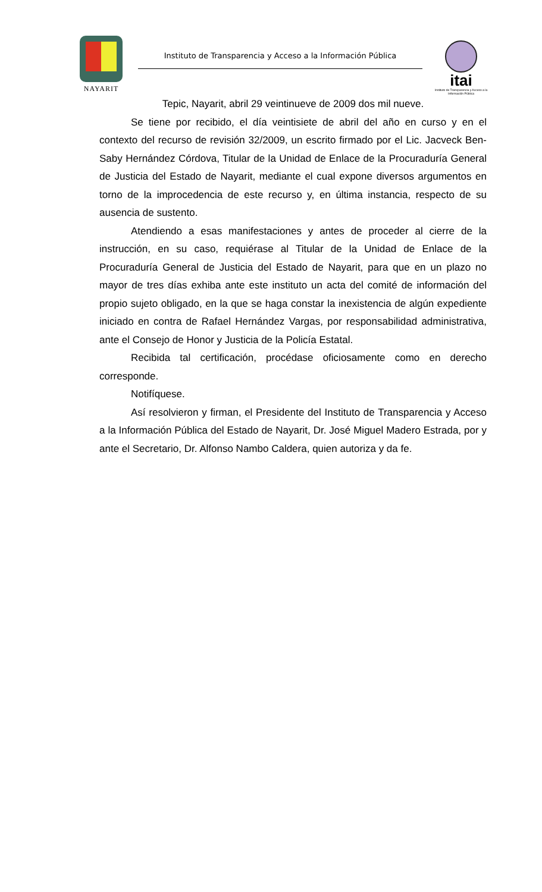NAYARIT
Instituto de Transparencia y Acceso a la Información Pública
itai
Instituto de Transparencia y Acceso a la Información Pública
Tepic, Nayarit, abril 29 veintinueve de 2009 dos mil nueve.
Se tiene por recibido, el día veintisiete de abril del año en curso y en el contexto del recurso de revisión 32/2009, un escrito firmado por el Lic. Jacveck Ben-Saby Hernández Córdova, Titular de la Unidad de Enlace de la Procuraduría General de Justicia del Estado de Nayarit, mediante el cual expone diversos argumentos en torno de la improcedencia de este recurso y, en última instancia, respecto de su ausencia de sustento.
Atendiendo a esas manifestaciones y antes de proceder al cierre de la instrucción, en su caso, requiérase al Titular de la Unidad de Enlace de la Procuraduría General de Justicia del Estado de Nayarit, para que en un plazo no mayor de tres días exhiba ante este instituto un acta del comité de información del propio sujeto obligado, en la que se haga constar la inexistencia de algún expediente iniciado en contra de Rafael Hernández Vargas, por responsabilidad administrativa, ante el Consejo de Honor y Justicia de la Policía Estatal.
Recibida tal certificación, procédase oficiosamente como en derecho corresponde.
Notifíquese.
Así resolvieron y firman, el Presidente del Instituto de Transparencia y Acceso a la Información Pública del Estado de Nayarit, Dr. José Miguel Madero Estrada, por y ante el Secretario, Dr. Alfonso Nambo Caldera, quien autoriza y da fe.